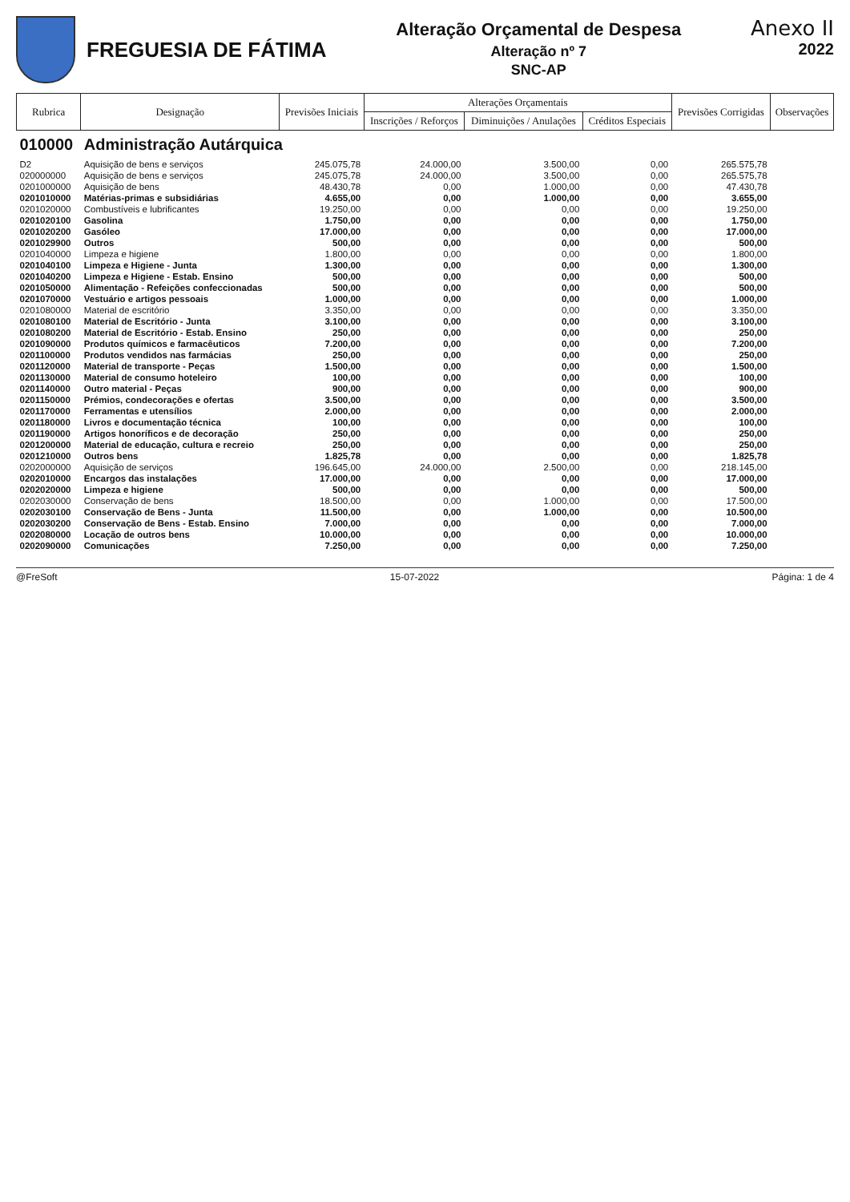FREGUESIA DE FÁTIMA
Alteração Orçamental de Despesa
Alteração nº 7
SNC-AP
Anexo II
2022
| Rubrica | Designação | Previsões Iniciais | Alterações Orçamentais | | | Previsões Corrigidas | Observações |
| --- | --- | --- | --- | --- | --- | --- | --- |
| | | | Inscrições / Reforços | Diminuições / Anulações | Créditos Especiais | | |
| 010000 | Administração Autárquica | | | | | | |
| D2 | Aquisição de bens e serviços | 245.075,78 | 24.000,00 | 3.500,00 | 0,00 | 265.575,78 | |
| 020000000 | Aquisição de bens e serviços | 245.075,78 | 24.000,00 | 3.500,00 | 0,00 | 265.575,78 | |
| 0201000000 | Aquisição de bens | 48.430,78 | 0,00 | 1.000,00 | 0,00 | 47.430,78 | |
| 0201010000 | Matérias-primas e subsidiárias | 4.655,00 | 0,00 | 1.000,00 | 0,00 | 3.655,00 | |
| 0201020000 | Combustíveis e lubrificantes | 19.250,00 | 0,00 | 0,00 | 0,00 | 19.250,00 | |
| 0201020100 | Gasolina | 1.750,00 | 0,00 | 0,00 | 0,00 | 1.750,00 | |
| 0201020200 | Gasóleo | 17.000,00 | 0,00 | 0,00 | 0,00 | 17.000,00 | |
| 0201029900 | Outros | 500,00 | 0,00 | 0,00 | 0,00 | 500,00 | |
| 0201040000 | Limpeza e higiene | 1.800,00 | 0,00 | 0,00 | 0,00 | 1.800,00 | |
| 0201040100 | Limpeza e Higiene - Junta | 1.300,00 | 0,00 | 0,00 | 0,00 | 1.300,00 | |
| 0201040200 | Limpeza e Higiene - Estab. Ensino | 500,00 | 0,00 | 0,00 | 0,00 | 500,00 | |
| 0201050000 | Alimentação - Refeições confeccionadas | 500,00 | 0,00 | 0,00 | 0,00 | 500,00 | |
| 0201070000 | Vestuário e artigos pessoais | 1.000,00 | 0,00 | 0,00 | 0,00 | 1.000,00 | |
| 0201080000 | Material de escritório | 3.350,00 | 0,00 | 0,00 | 0,00 | 3.350,00 | |
| 0201080100 | Material de Escritório - Junta | 3.100,00 | 0,00 | 0,00 | 0,00 | 3.100,00 | |
| 0201080200 | Material de Escritório - Estab. Ensino | 250,00 | 0,00 | 0,00 | 0,00 | 250,00 | |
| 0201090000 | Produtos químicos e farmacêuticos | 7.200,00 | 0,00 | 0,00 | 0,00 | 7.200,00 | |
| 0201100000 | Produtos vendidos nas farmácias | 250,00 | 0,00 | 0,00 | 0,00 | 250,00 | |
| 0201120000 | Material de transporte - Peças | 1.500,00 | 0,00 | 0,00 | 0,00 | 1.500,00 | |
| 0201130000 | Material de consumo hoteleiro | 100,00 | 0,00 | 0,00 | 0,00 | 100,00 | |
| 0201140000 | Outro material - Peças | 900,00 | 0,00 | 0,00 | 0,00 | 900,00 | |
| 0201150000 | Prémios, condecorações e ofertas | 3.500,00 | 0,00 | 0,00 | 0,00 | 3.500,00 | |
| 0201170000 | Ferramentas e utensílios | 2.000,00 | 0,00 | 0,00 | 0,00 | 2.000,00 | |
| 0201180000 | Livros e documentação técnica | 100,00 | 0,00 | 0,00 | 0,00 | 100,00 | |
| 0201190000 | Artigos honoríficos e de decoração | 250,00 | 0,00 | 0,00 | 0,00 | 250,00 | |
| 0201200000 | Material de educação, cultura e recreio | 250,00 | 0,00 | 0,00 | 0,00 | 250,00 | |
| 0201210000 | Outros bens | 1.825,78 | 0,00 | 0,00 | 0,00 | 1.825,78 | |
| 0202000000 | Aquisição de serviços | 196.645,00 | 24.000,00 | 2.500,00 | 0,00 | 218.145,00 | |
| 0202010000 | Encargos das instalações | 17.000,00 | 0,00 | 0,00 | 0,00 | 17.000,00 | |
| 0202020000 | Limpeza e higiene | 500,00 | 0,00 | 0,00 | 0,00 | 500,00 | |
| 0202030000 | Conservação de bens | 18.500,00 | 0,00 | 1.000,00 | 0,00 | 17.500,00 | |
| 0202030100 | Conservação de Bens - Junta | 11.500,00 | 0,00 | 1.000,00 | 0,00 | 10.500,00 | |
| 0202030200 | Conservação de Bens - Estab. Ensino | 7.000,00 | 0,00 | 0,00 | 0,00 | 7.000,00 | |
| 0202080000 | Locação de outros bens | 10.000,00 | 0,00 | 0,00 | 0,00 | 10.000,00 | |
| 0202090000 | Comunicações | 7.250,00 | 0,00 | 0,00 | 0,00 | 7.250,00 | |
@FreSoft 15-07-2022 Página: 1 de 4